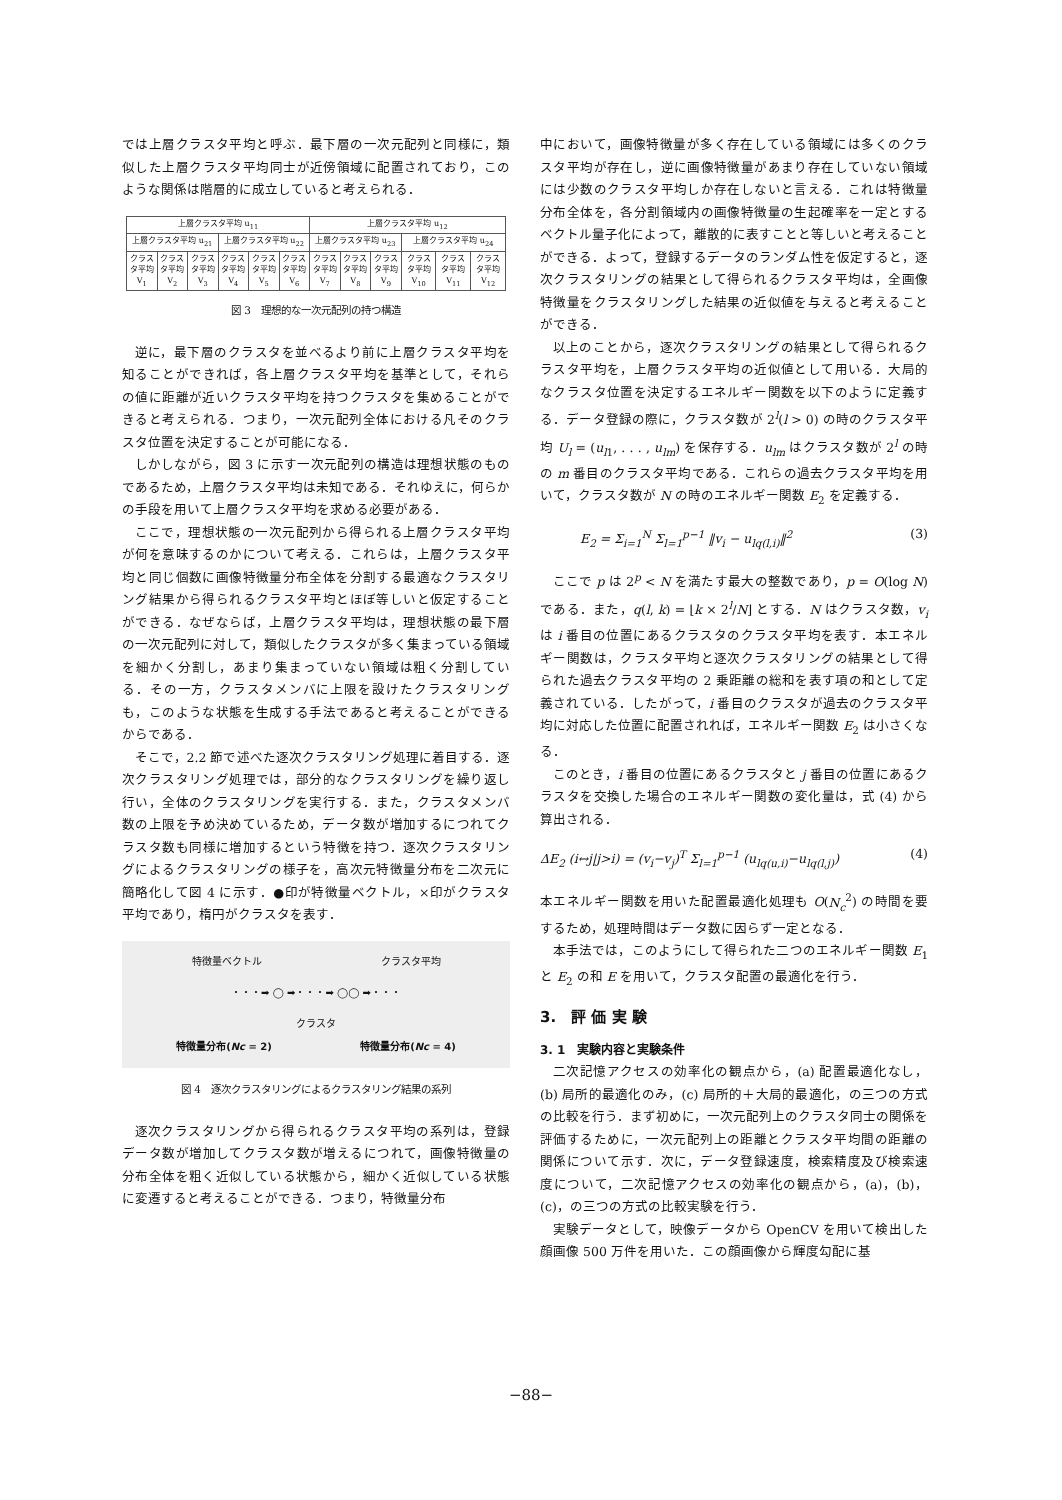では上層クラスタ平均と呼ぶ．最下層の一次元配列と同様に，類似した上層クラスタ平均同士が近傍領域に配置されており，このような関係は階層的に成立していると考えられる．
| 上層クラスタ平均 u<sub>11</sub> | | | | | | 上層クラスタ平均 u<sub>12</sub> | | | | | |
| 上層クラスタ平均 u<sub>21</sub> | | | 上層クラスタ平均 u<sub>22</sub> | | | 上層クラスタ平均 u<sub>23</sub> | | | 上層クラスタ平均 u<sub>24</sub> | | |
| クラスタ平均 V<sub>1</sub> | クラスタ平均 V<sub>2</sub> | クラスタ平均 V<sub>3</sub> | クラスタ平均 V<sub>4</sub> | クラスタ平均 V<sub>5</sub> | クラスタ平均 V<sub>6</sub> | クラスタ平均 V<sub>7</sub> | クラスタ平均 V<sub>8</sub> | クラスタ平均 V<sub>9</sub> | クラスタ平均 V<sub>10</sub> | クラスタ平均 V<sub>11</sub> | クラスタ平均 V<sub>12</sub> |
図 3　理想的な一次元配列の持つ構造
逆に，最下層のクラスタを並べるより前に上層クラスタ平均を知ることができれば，各上層クラスタ平均を基準として，それらの値に距離が近いクラスタ平均を持つクラスタを集めることができると考えられる．つまり，一次元配列全体における凡そのクラスタ位置を決定することが可能になる．
しかしながら，図 3 に示す一次元配列の構造は理想状態のものであるため，上層クラスタ平均は未知である．それゆえに，何らかの手段を用いて上層クラスタ平均を求める必要がある．
ここで，理想状態の一次元配列から得られる上層クラスタ平均が何を意味するのかについて考える．これらは，上層クラスタ平均と同じ個数に画像特徴量分布全体を分割する最適なクラスタリング結果から得られるクラスタ平均とほぼ等しいと仮定することができる．なぜならば，上層クラスタ平均は，理想状態の最下層の一次元配列に対して，類似したクラスタが多く集まっている領域を細かく分割し，あまり集まっていない領域は粗く分割している．その一方，クラスタメンバに上限を設けたクラスタリングも，このような状態を生成する手法であると考えることができるからである．
そこで，2.2 節で述べた逐次クラスタリング処理に着目する．逐次クラスタリング処理では，部分的なクラスタリングを繰り返し行い，全体のクラスタリングを実行する．また，クラスタメンバ数の上限を予め決めているため，データ数が増加するにつれてクラスタ数も同様に増加するという特徴を持つ．逐次クラスタリングによるクラスタリングの様子を，高次元特徴量分布を二次元に簡略化して図 4 に示す．●印が特徴量ベクトル，×印がクラスタ平均であり，楕円がクラスタを表す．
特徴量ベクトル クラスタ平均
・・・➡ ◯ ➡・・・➡ ◯◯ ➡・・・
クラスタ
特徴量分布(Nc = 2) 特徴量分布(Nc = 4)
図 4　逐次クラスタリングによるクラスタリング結果の系列
逐次クラスタリングから得られるクラスタ平均の系列は，登録データ数が増加してクラスタ数が増えるにつれて，画像特徴量の分布全体を粗く近似している状態から，細かく近似している状態に変遷すると考えることができる．つまり，特徴量分布
中において，画像特徴量が多く存在している領域には多くのクラスタ平均が存在し，逆に画像特徴量があまり存在していない領域には少数のクラスタ平均しか存在しないと言える．これは特徴量分布全体を，各分割領域内の画像特徴量の生起確率を一定とするベクトル量子化によって，離散的に表すことと等しいと考えることができる．よって，登録するデータのランダム性を仮定すると，逐次クラスタリングの結果として得られるクラスタ平均は，全画像特徴量をクラスタリングした結果の近似値を与えると考えることができる．
以上のことから，逐次クラスタリングの結果として得られるクラスタ平均を，上層クラスタ平均の近似値として用いる．大局的なクラスタ位置を決定するエネルギー関数を以下のように定義する．データ登録の際に，クラスタ数が 2<sup>l</sup>(l > 0) の時のクラスタ平均 U<sub>l</sub> = (u<sub>l1</sub>, . . . , u<sub>lm</sub>) を保存する．u<sub>lm</sub> はクラスタ数が 2<sup>l</sup> の時の m 番目のクラスタ平均である．これらの過去クラスタ平均を用いて，クラスタ数が N の時のエネルギー関数 E<sub>2</sub> を定義する．
E<sub>2</sub> = Σ<sub>i=1</sub><sup>N</sup> Σ<sub>l=1</sub><sup>p−1</sup> ‖v<sub>i</sub> − u<sub>lq(l,i)</sub>‖<sup>2</sup> (3)
ここで p は 2<sup>p</sup> < N を満たす最大の整数であり，p = O(log N) である．また，q(l, k) = ⌊k × 2<sup>l</sup>/N⌋ とする．N はクラスタ数，v<sub>i</sub> は i 番目の位置にあるクラスタのクラスタ平均を表す．本エネルギー関数は，クラスタ平均と逐次クラスタリングの結果として得られた過去クラスタ平均の 2 乗距離の総和を表す項の和として定義されている．したがって，i 番目のクラスタが過去のクラスタ平均に対応した位置に配置されれば，エネルギー関数 E<sub>2</sub> は小さくなる．
このとき，i 番目の位置にあるクラスタと j 番目の位置にあるクラスタを交換した場合のエネルギー関数の変化量は，式 (4) から算出される．
ΔE<sub>2</sub> (i↔j|j>i) = (v<sub>i</sub>−v<sub>j</sub>)<sup>T</sup> Σ<sub>l=1</sub><sup>p−1</sup> (u<sub>lq(u,i)</sub>−u<sub>lq(l,j)</sub>) (4)
本エネルギー関数を用いた配置最適化処理も O(N<sub>c</sub><sup>2</sup>) の時間を要するため，処理時間はデータ数に因らず一定となる．
本手法では，このようにして得られた二つのエネルギー関数 E<sub>1</sub> と E<sub>2</sub> の和 E を用いて，クラスタ配置の最適化を行う．
3.　評 価 実 験
3. 1　実験内容と実験条件
二次記憶アクセスの効率化の観点から，(a) 配置最適化なし，(b) 局所的最適化のみ，(c) 局所的＋大局的最適化，の三つの方式の比較を行う．まず初めに，一次元配列上のクラスタ同士の関係を評価するために，一次元配列上の距離とクラスタ平均間の距離の関係について示す．次に，データ登録速度，検索精度及び検索速度について，二次記憶アクセスの効率化の観点から，(a)，(b)，(c)，の三つの方式の比較実験を行う．
実験データとして，映像データから OpenCV を用いて検出した顔画像 500 万件を用いた．この顔画像から輝度勾配に基
−88−